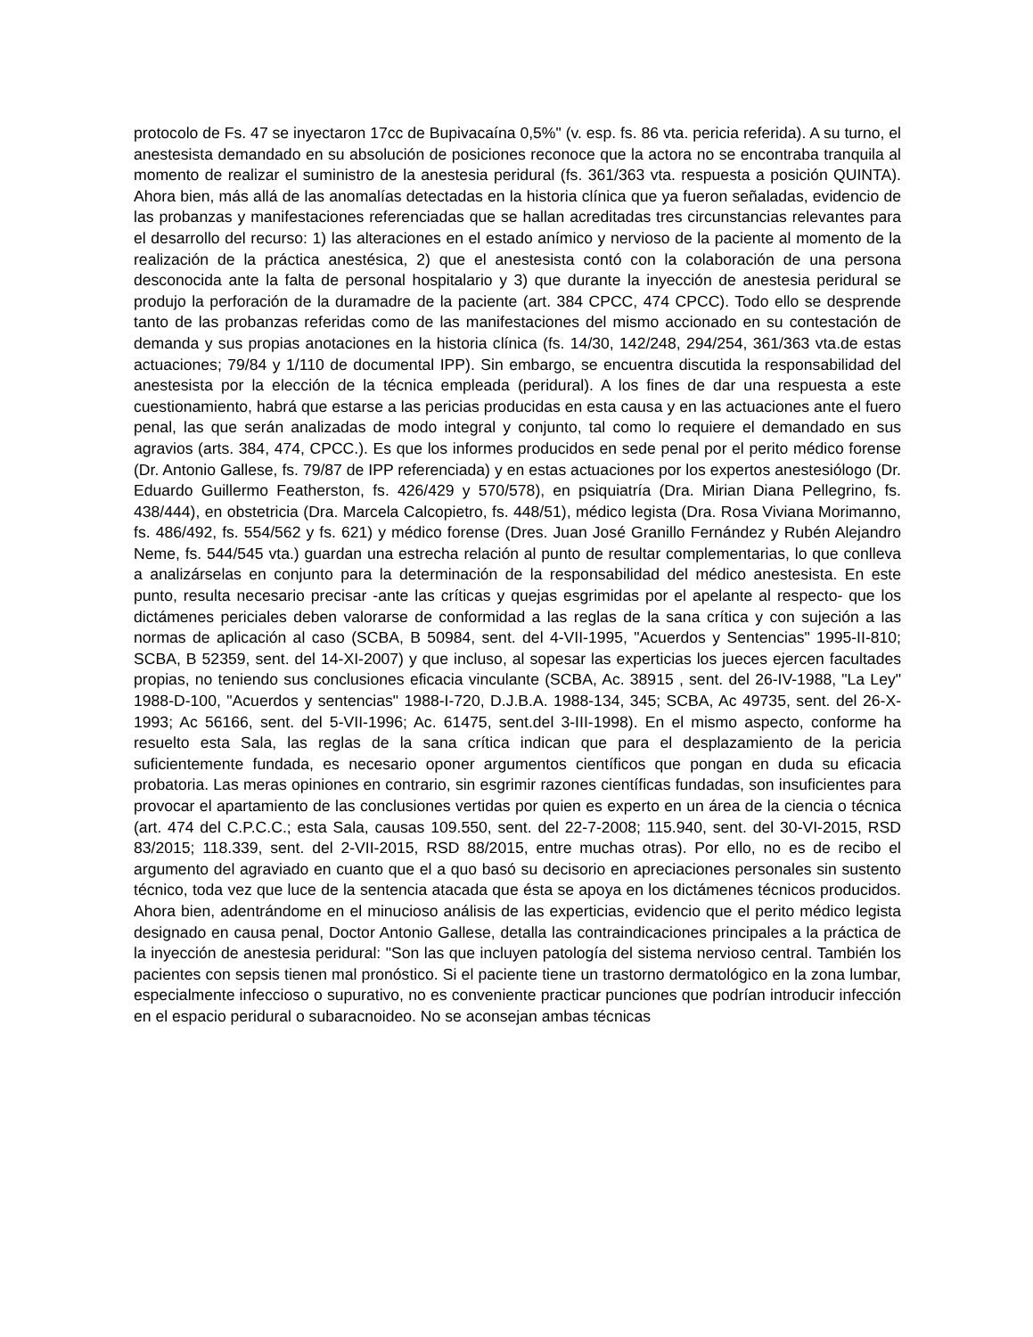protocolo de Fs. 47 se inyectaron 17cc de Bupivacaína 0,5%" (v. esp. fs. 86 vta. pericia referida). A su turno, el anestesista demandado en su absolución de posiciones reconoce que la actora no se encontraba tranquila al momento de realizar el suministro de la anestesia peridural (fs. 361/363 vta. respuesta a posición QUINTA). Ahora bien, más allá de las anomalías detectadas en la historia clínica que ya fueron señaladas, evidencio de las probanzas y manifestaciones referenciadas que se hallan acreditadas tres circunstancias relevantes para el desarrollo del recurso: 1) las alteraciones en el estado anímico y nervioso de la paciente al momento de la realización de la práctica anestésica, 2) que el anestesista contó con la colaboración de una persona desconocida ante la falta de personal hospitalario y 3) que durante la inyección de anestesia peridural se produjo la perforación de la duramadre de la paciente (art. 384 CPCC, 474 CPCC). Todo ello se desprende tanto de las probanzas referidas como de las manifestaciones del mismo accionado en su contestación de demanda y sus propias anotaciones en la historia clínica (fs. 14/30, 142/248, 294/254, 361/363 vta.de estas actuaciones; 79/84 y 1/110 de documental IPP). Sin embargo, se encuentra discutida la responsabilidad del anestesista por la elección de la técnica empleada (peridural). A los fines de dar una respuesta a este cuestionamiento, habrá que estarse a las pericias producidas en esta causa y en las actuaciones ante el fuero penal, las que serán analizadas de modo integral y conjunto, tal como lo requiere el demandado en sus agravios (arts. 384, 474, CPCC.). Es que los informes producidos en sede penal por el perito médico forense (Dr. Antonio Gallese, fs. 79/87 de IPP referenciada) y en estas actuaciones por los expertos anestesiólogo (Dr. Eduardo Guillermo Featherston, fs. 426/429 y 570/578), en psiquiatría (Dra. Mirian Diana Pellegrino, fs. 438/444), en obstetricia (Dra. Marcela Calcopietro, fs. 448/51), médico legista (Dra. Rosa Viviana Morimanno, fs. 486/492, fs. 554/562 y fs. 621) y médico forense (Dres. Juan José Granillo Fernández y Rubén Alejandro Neme, fs. 544/545 vta.) guardan una estrecha relación al punto de resultar complementarias, lo que conlleva a analizárselas en conjunto para la determinación de la responsabilidad del médico anestesista. En este punto, resulta necesario precisar -ante las críticas y quejas esgrimidas por el apelante al respecto- que los dictámenes periciales deben valorarse de conformidad a las reglas de la sana crítica y con sujeción a las normas de aplicación al caso (SCBA, B 50984, sent. del 4-VII-1995, "Acuerdos y Sentencias" 1995-II-810; SCBA, B 52359, sent. del 14-XI-2007) y que incluso, al sopesar las experticias los jueces ejercen facultades propias, no teniendo sus conclusiones eficacia vinculante (SCBA, Ac. 38915 , sent. del 26-IV-1988, "La Ley" 1988-D-100, "Acuerdos y sentencias" 1988-I-720, D.J.B.A. 1988-134, 345; SCBA, Ac 49735, sent. del 26-X-1993; Ac 56166, sent. del 5-VII-1996; Ac. 61475, sent.del 3-III-1998). En el mismo aspecto, conforme ha resuelto esta Sala, las reglas de la sana crítica indican que para el desplazamiento de la pericia suficientemente fundada, es necesario oponer argumentos científicos que pongan en duda su eficacia probatoria. Las meras opiniones en contrario, sin esgrimir razones científicas fundadas, son insuficientes para provocar el apartamiento de las conclusiones vertidas por quien es experto en un área de la ciencia o técnica (art. 474 del C.P.C.C.; esta Sala, causas 109.550, sent. del 22-7-2008; 115.940, sent. del 30-VI-2015, RSD 83/2015; 118.339, sent. del 2-VII-2015, RSD 88/2015, entre muchas otras). Por ello, no es de recibo el argumento del agraviado en cuanto que el a quo basó su decisorio en apreciaciones personales sin sustento técnico, toda vez que luce de la sentencia atacada que ésta se apoya en los dictámenes técnicos producidos. Ahora bien, adentrándome en el minucioso análisis de las experticias, evidencio que el perito médico legista designado en causa penal, Doctor Antonio Gallese, detalla las contraindicaciones principales a la práctica de la inyección de anestesia peridural: "Son las que incluyen patología del sistema nervioso central. También los pacientes con sepsis tienen mal pronóstico. Si el paciente tiene un trastorno dermatológico en la zona lumbar, especialmente infeccioso o supurativo, no es conveniente practicar punciones que podrían introducir infección en el espacio peridural o subaracnoideo. No se aconsejan ambas técnicas